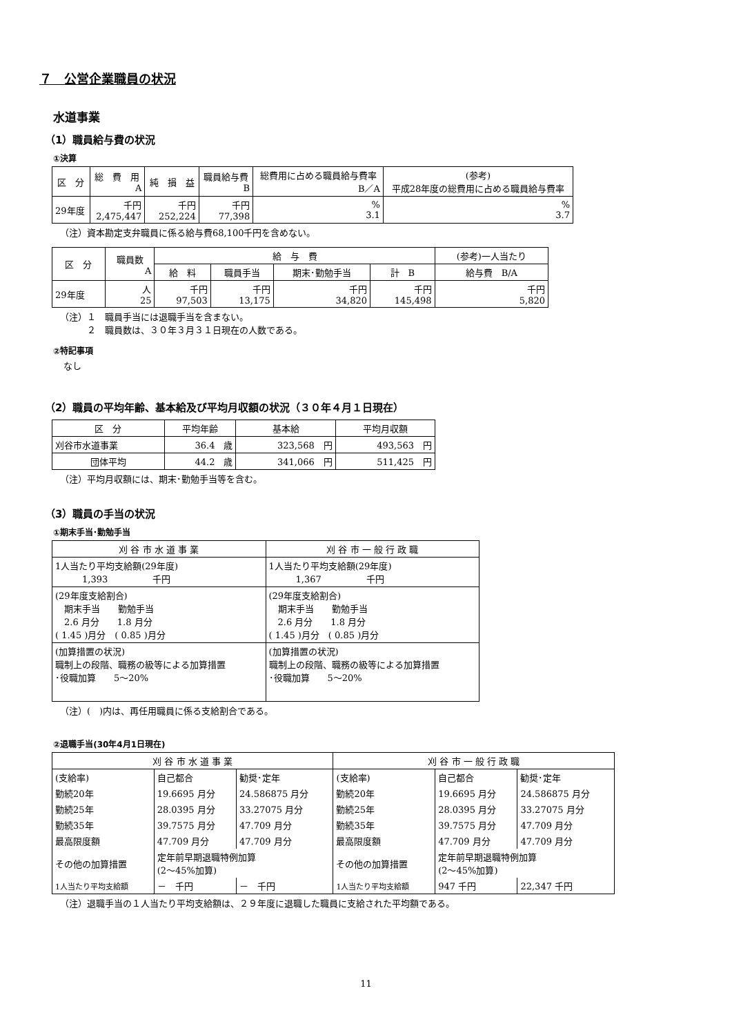７　公営企業職員の状況
水道事業
（1）職員給与費の状況
①決算
| 区 分 | 総 費 用 A | 純 損 益 | 職員給与費 B | 総費用に占める職員給与費率 B／A | (参考) 平成28年度の総費用に占める職員給与費率 |
| --- | --- | --- | --- | --- | --- |
| 29年度 | 千円 2,475,447 | 千円 252,224 | 千円 77,398 | % 3.1 | % 3.7 |
（注）資本勘定支弁職員に係る給与費68,100千円を含めない。
| 区 分 | 職員数 A | 給 与 費 | | | | (参考)一人当たり |
| --- | --- | --- | --- | --- | --- | --- |
| | | 給 料 | 職員手当 | 期末･勤勉手当 | 計 B | 給与費 B/A |
| 29年度 | 人 25 | 千円 97,503 | 千円 13,175 | 千円 34,820 | 千円 145,498 | 千円 5,820 |
（注）１　職員手当には退職手当を含まない。
　　　２　職員数は、３０年３月３１日現在の人数である。
②特記事項
なし
（2）職員の平均年齢、基本給及び平均月収額の状況（３０年４月１日現在）
| 区 分 | 平均年齢 | 基本給 | 平均月収額 |
| --- | --- | --- | --- |
| 刈谷市水道事業 | 36.4 歳 | 323,568 円 | 493,563 円 |
| 団体平均 | 44.2 歳 | 341,066 円 | 511,425 円 |
（注）平均月収額には、期末･勤勉手当等を含む。
（3）職員の手当の状況
①期末手当･勤勉手当
| 刈 谷 市 水 道 事 業 | 刈 谷 市 一 般 行 政 職 |
| --- | --- |
| 1人当たり平均支給額(29年度) 1,393 千円 | 1人当たり平均支給額(29年度) 1,367 千円 |
| (29年度支給割合) 期末手当 勤勉手当 2.6 月分 1.8 月分 ( 1.45 )月分 ( 0.85 )月分 | (29年度支給割合) 期末手当 勤勉手当 2.6 月分 1.8 月分 ( 1.45 )月分 ( 0.85 )月分 |
| (加算措置の状況) 職制上の段階、職務の級等による加算措置 ･役職加算 5～20% | (加算措置の状況) 職制上の段階、職務の級等による加算措置 ･役職加算 5～20% |
（注）(　)内は、再任用職員に係る支給割合である。
②退職手当(30年4月1日現在)
| 刈 谷 市 水 道 事 業 | | | 刈 谷 市 一 般 行 政 職 | | |
| --- | --- | --- | --- | --- | --- |
| (支給率) | 自己都合 | 勧奨･定年 | (支給率) | 自己都合 | 勧奨･定年 |
| 勤続20年 | 19.6695 月分 | 24.586875 月分 | 勤続20年 | 19.6695 月分 | 24.586875 月分 |
| 勤続25年 | 28.0395 月分 | 33.27075 月分 | 勤続25年 | 28.0395 月分 | 33.27075 月分 |
| 勤続35年 | 39.7575 月分 | 47.709 月分 | 勤続35年 | 39.7575 月分 | 47.709 月分 |
| 最高限度額 | 47.709 月分 | 47.709 月分 | 最高限度額 | 47.709 月分 | 47.709 月分 |
| その他の加算措置 | 定年前早期退職特例加算 (2～45%加算) | | その他の加算措置 | 定年前早期退職特例加算 (2～45%加算) | |
| 1人当たり平均支給額 | － 千円 | － 千円 | 1人当たり平均支給額 | 947 千円 | 22,347 千円 |
（注）退職手当の１人当たり平均支給額は、２９年度に退職した職員に支給された平均額である。
11